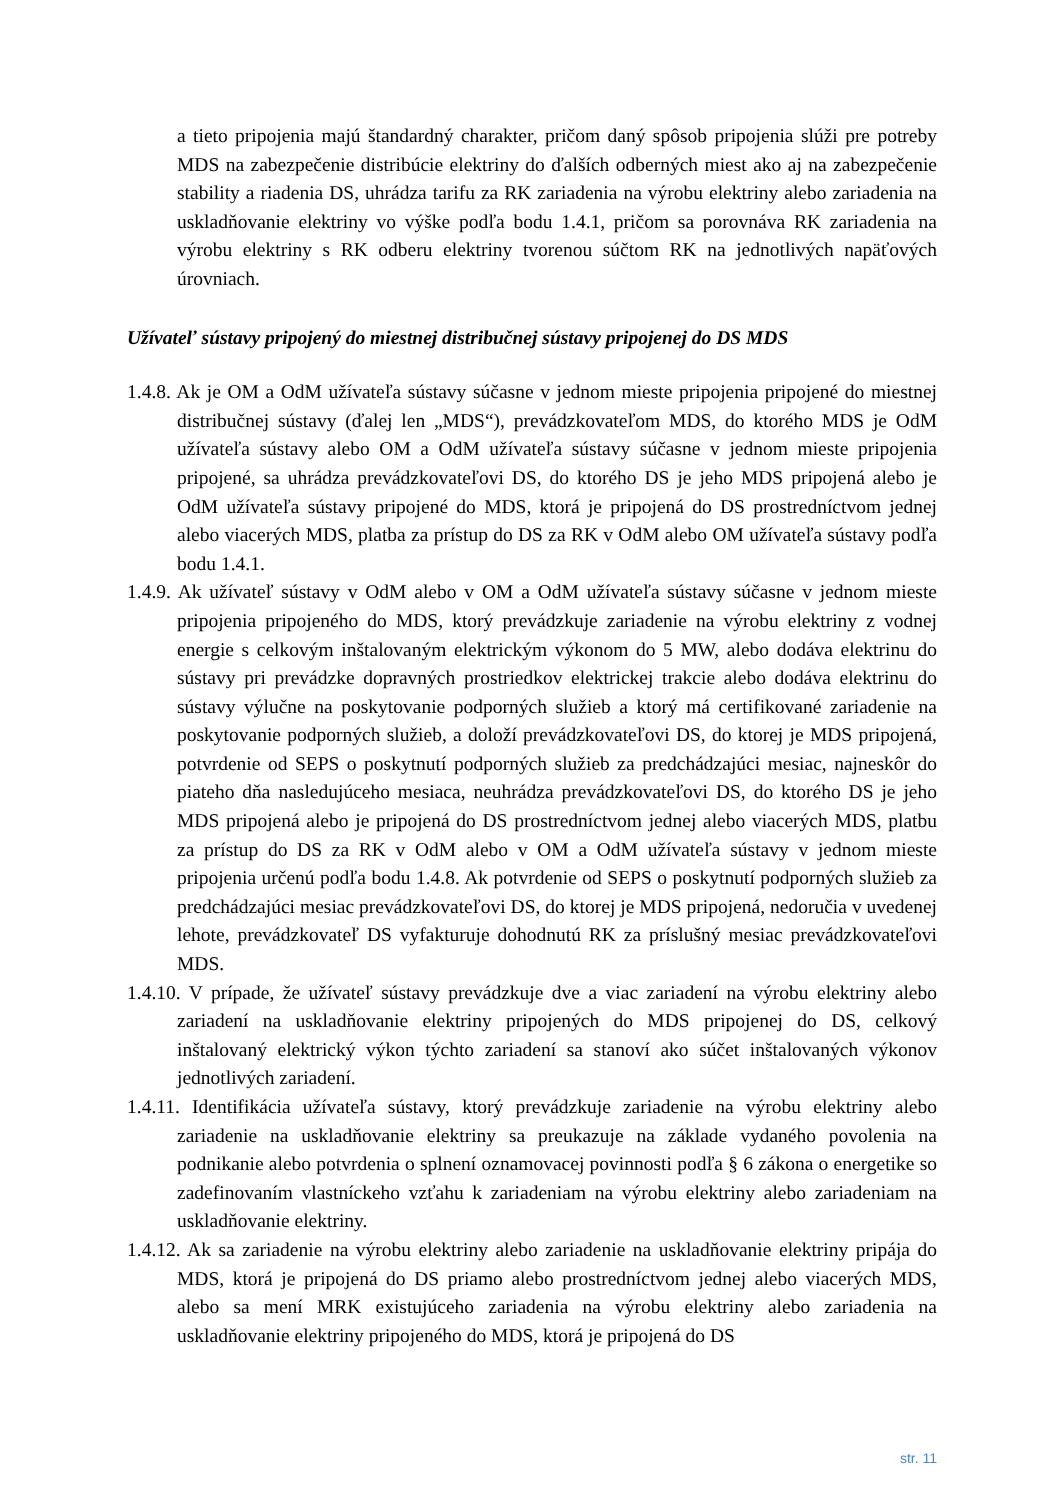a tieto pripojenia majú štandardný charakter, pričom daný spôsob pripojenia slúži pre potreby MDS na zabezpečenie distribúcie elektriny do ďalších odberných miest ako aj na zabezpečenie stability a riadenia DS, uhrádza tarifu za RK zariadenia na výrobu elektriny alebo zariadenia na uskladňovanie elektriny vo výške podľa bodu 1.4.1, pričom sa porovnáva RK zariadenia na výrobu elektriny s RK odberu elektriny tvorenou súčtom RK na jednotlivých napäťových úrovniach.
Užívateľ sústavy pripojený do miestnej distribučnej sústavy pripojenej do DS MDS
1.4.8. Ak je OM a OdM užívateľa sústavy súčasne v jednom mieste pripojenia pripojené do miestnej distribučnej sústavy (ďalej len „MDS“), prevádzkovateľom MDS, do ktorého MDS je OdM užívateľa sústavy alebo OM a OdM užívateľa sústavy súčasne v jednom mieste pripojenia pripojené, sa uhrádza prevádzkovateľovi DS, do ktorého DS je jeho MDS pripojená alebo je OdM užívateľa sústavy pripojené do MDS, ktorá je pripojená do DS prostredníctvom jednej alebo viacerých MDS, platba za prístup do DS za RK v OdM alebo OM užívateľa sústavy podľa bodu 1.4.1.
1.4.9. Ak užívateľ sústavy v OdM alebo v OM a OdM užívateľa sústavy súčasne v jednom mieste pripojenia pripojeného do MDS, ktorý prevádzkuje zariadenie na výrobu elektriny z vodnej energie s celkovým inštalovaným elektrickým výkonom do 5 MW, alebo dodáva elektrinu do sústavy pri prevádzke dopravných prostriedkov elektrickej trakcie alebo dodáva elektrinu do sústavy výlučne na poskytovanie podporných služieb a ktorý má certifikované zariadenie na poskytovanie podporných služieb, a doloží prevádzkovateľovi DS, do ktorej je MDS pripojená, potvrdenie od SEPS o poskytnutí podporných služieb za predchádzajúci mesiac, najneskôr do piateho dňa nasledujúceho mesiaca, neuhrádza prevádzkovateľovi DS, do ktorého DS je jeho MDS pripojená alebo je pripojená do DS prostredníctvom jednej alebo viacerých MDS, platbu za prístup do DS za RK v OdM alebo v OM a OdM užívateľa sústavy v jednom mieste pripojenia určenú podľa bodu 1.4.8. Ak potvrdenie od SEPS o poskytnutí podporných služieb za predchádzajúci mesiac prevádzkovateľovi DS, do ktorej je MDS pripojená, nedoručia v uvedenej lehote, prevádzkovateľ DS vyfakturuje dohodnutú RK za príslušný mesiac prevádzkovateľovi MDS.
1.4.10. V prípade, že užívateľ sústavy prevádzkuje dve a viac zariadení na výrobu elektriny alebo zariadení na uskladňovanie elektriny pripojených do MDS pripojenej do DS, celkový inštalovaný elektrický výkon týchto zariadení sa stanoví ako súčet inštalovaných výkonov jednotlivých zariadení.
1.4.11. Identifikácia užívateľa sústavy, ktorý prevádzkuje zariadenie na výrobu elektriny alebo zariadenie na uskladňovanie elektriny sa preukazuje na základe vydaného povolenia na podnikanie alebo potvrdenia o splnení oznamovacej povinnosti podľa § 6 zákona o energetike so zadefinovaním vlastníckeho vzťahu k zariadeniam na výrobu elektriny alebo zariadeniam na uskladňovanie elektriny.
1.4.12. Ak sa zariadenie na výrobu elektriny alebo zariadenie na uskladňovanie elektriny pripája do MDS, ktorá je pripojená do DS priamo alebo prostredníctvom jednej alebo viacerých MDS, alebo sa mení MRK existujúceho zariadenia na výrobu elektriny alebo zariadenia na uskladňovanie elektriny pripojeného do MDS, ktorá je pripojená do DS
str. 11